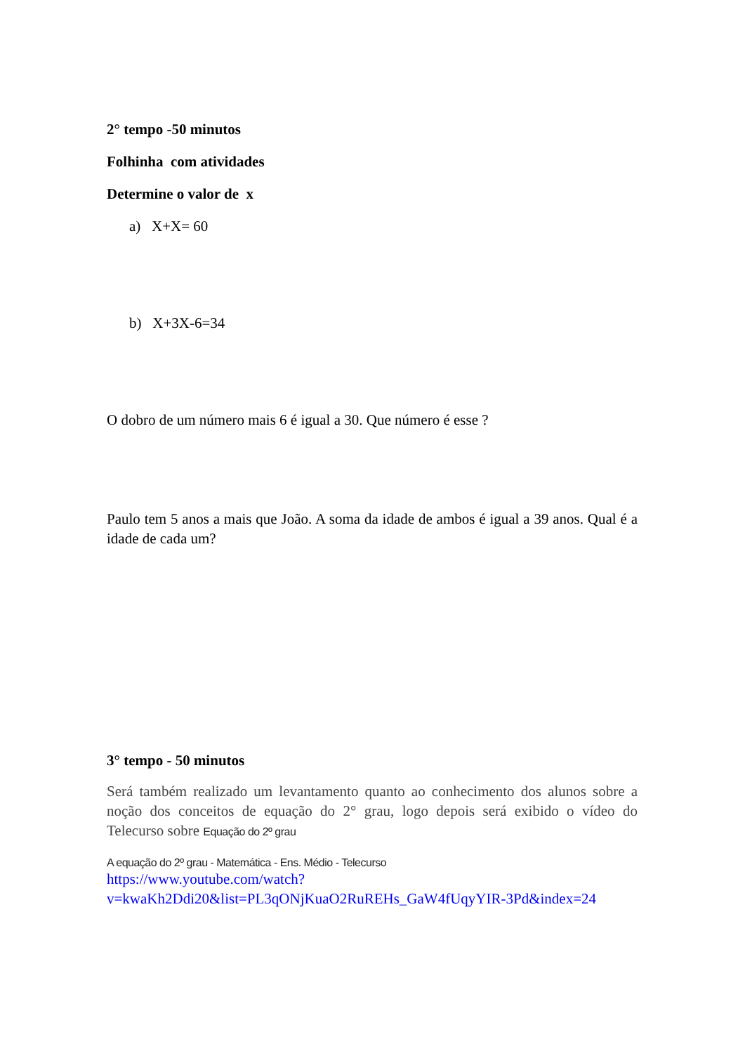2° tempo -50 minutos
Folhinha com atividades
Determine o valor de x
a) X+X= 60
b) X+3X-6=34
O dobro de um número mais 6 é igual a 30. Que número é esse ?
Paulo tem 5 anos a mais que João. A soma da idade de ambos é igual a 39 anos. Qual é a idade de cada um?
3° tempo - 50 minutos
Será também realizado um levantamento quanto ao conhecimento dos alunos sobre a noção dos conceitos de equação do 2° grau, logo depois será exibido o vídeo do Telecurso sobre Equação do 2º grau
A equação do 2º grau - Matemática - Ens. Médio - Telecurso
https://www.youtube.com/watch?v=kwaKh2Ddi20&list=PL3qONjKuaO2RuREHs_GaW4fUqyYIR-3Pd&index=24